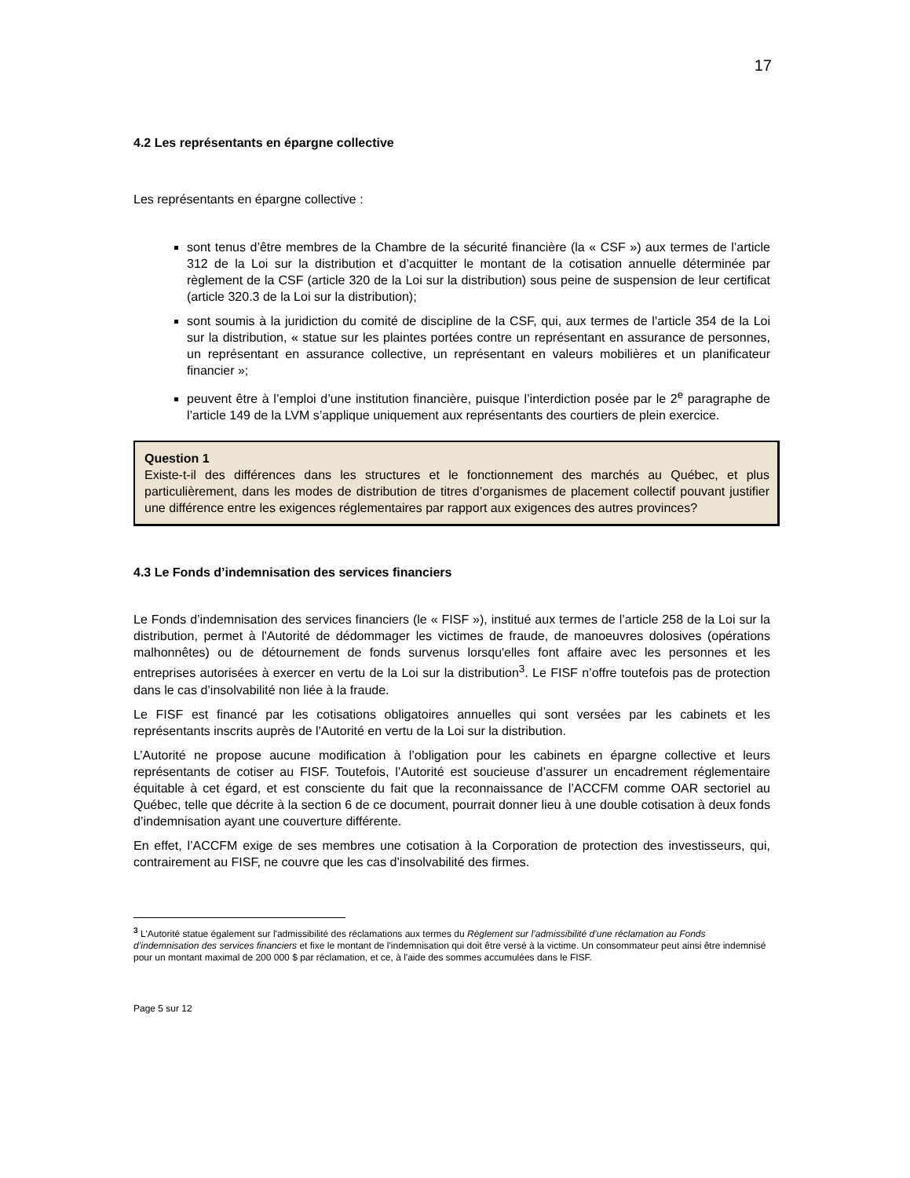17
4.2 Les représentants en épargne collective
Les représentants en épargne collective :
sont tenus d’être membres de la Chambre de la sécurité financière (la « CSF ») aux termes de l’article 312 de la Loi sur la distribution et d’acquitter le montant de la cotisation annuelle déterminée par règlement de la CSF (article 320 de la Loi sur la distribution) sous peine de suspension de leur certificat (article 320.3 de la Loi sur la distribution);
sont soumis à la juridiction du comité de discipline de la CSF, qui, aux termes de l’article 354 de la Loi sur la distribution, « statue sur les plaintes portées contre un représentant en assurance de personnes, un représentant en assurance collective, un représentant en valeurs mobilières et un planificateur financier »;
peuvent être à l’emploi d’une institution financière, puisque l’interdiction posée par le 2<sup>e</sup> paragraphe de l’article 149 de la LVM s’applique uniquement aux représentants des courtiers de plein exercice.
Question 1
Existe-t-il des différences dans les structures et le fonctionnement des marchés au Québec, et plus particulièrement, dans les modes de distribution de titres d’organismes de placement collectif pouvant justifier une différence entre les exigences réglementaires par rapport aux exigences des autres provinces?
4.3 Le Fonds d’indemnisation des services financiers
Le Fonds d’indemnisation des services financiers (le « FISF »), institué aux termes de l’article 258 de la Loi sur la distribution, permet à l'Autorité de dédommager les victimes de fraude, de manoeuvres dolosives (opérations malhonnêtes) ou de détournement de fonds survenus lorsqu'elles font affaire avec les personnes et les entreprises autorisées à exercer en vertu de la Loi sur la distribution<sup>3</sup>. Le FISF n’offre toutefois pas de protection dans le cas d’insolvabilité non liée à la fraude.
Le FISF est financé par les cotisations obligatoires annuelles qui sont versées par les cabinets et les représentants inscrits auprès de l'Autorité en vertu de la Loi sur la distribution.
L’Autorité ne propose aucune modification à l’obligation pour les cabinets en épargne collective et leurs représentants de cotiser au FISF. Toutefois, l’Autorité est soucieuse d’assurer un encadrement réglementaire équitable à cet égard, et est consciente du fait que la reconnaissance de l’ACCFM comme OAR sectoriel au Québec, telle que décrite à la section 6 de ce document, pourrait donner lieu à une double cotisation à deux fonds d’indemnisation ayant une couverture différente.
En effet, l’ACCFM exige de ses membres une cotisation à la Corporation de protection des investisseurs, qui, contrairement au FISF, ne couvre que les cas d’insolvabilité des firmes.
<sup>3</sup> L'Autorité statue également sur l'admissibilité des réclamations aux termes du Règlement sur l’admissibilité d’une réclamation au Fonds d’indemnisation des services financiers et fixe le montant de l'indemnisation qui doit être versé à la victime. Un consommateur peut ainsi être indemnisé pour un montant maximal de 200 000 $ par réclamation, et ce, à l'aide des sommes accumulées dans le FISF.
Page 5 sur 12